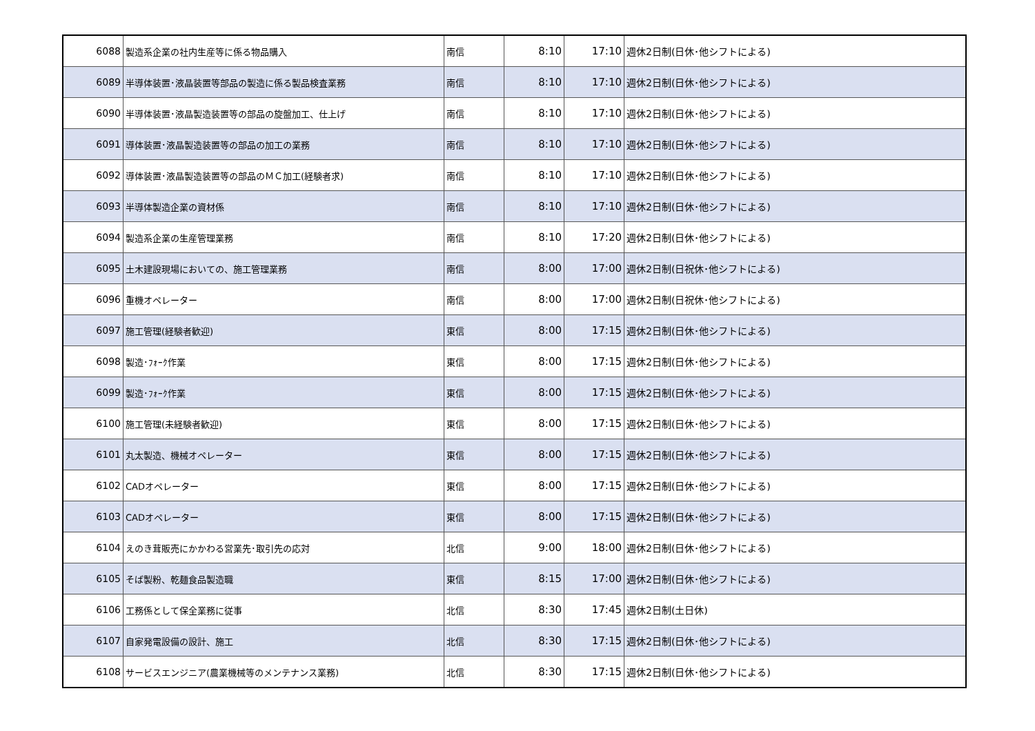| 6088 | 製造系企業の社内生産等に係る物品購入 | 南信 | 8:10 | 17:10 | 週休2日制(日休･他シフトによる) |
| 6089 | 半導体装置･液晶装置等部品の製造に係る製品検査業務 | 南信 | 8:10 | 17:10 | 週休2日制(日休･他シフトによる) |
| 6090 | 半導体装置･液晶製造装置等の部品の旋盤加工、仕上げ | 南信 | 8:10 | 17:10 | 週休2日制(日休･他シフトによる) |
| 6091 | 導体装置･液晶製造装置等の部品の加工の業務 | 南信 | 8:10 | 17:10 | 週休2日制(日休･他シフトによる) |
| 6092 | 導体装置･液晶製造装置等の部品のＭＣ加工(経験者求) | 南信 | 8:10 | 17:10 | 週休2日制(日休･他シフトによる) |
| 6093 | 半導体製造企業の資材係 | 南信 | 8:10 | 17:10 | 週休2日制(日休･他シフトによる) |
| 6094 | 製造系企業の生産管理業務 | 南信 | 8:10 | 17:20 | 週休2日制(日休･他シフトによる) |
| 6095 | 土木建設現場においての、施工管理業務 | 南信 | 8:00 | 17:00 | 週休2日制(日祝休･他シフトによる) |
| 6096 | 重機オペレーター | 南信 | 8:00 | 17:00 | 週休2日制(日祝休･他シフトによる) |
| 6097 | 施工管理(経験者歓迎) | 東信 | 8:00 | 17:15 | 週休2日制(日休･他シフトによる) |
| 6098 | 製造･ﾌｫｰｸ作業 | 東信 | 8:00 | 17:15 | 週休2日制(日休･他シフトによる) |
| 6099 | 製造･ﾌｫｰｸ作業 | 東信 | 8:00 | 17:15 | 週休2日制(日休･他シフトによる) |
| 6100 | 施工管理(未経験者歓迎) | 東信 | 8:00 | 17:15 | 週休2日制(日休･他シフトによる) |
| 6101 | 丸太製造、機械オペレーター | 東信 | 8:00 | 17:15 | 週休2日制(日休･他シフトによる) |
| 6102 | CADオペレーター | 東信 | 8:00 | 17:15 | 週休2日制(日休･他シフトによる) |
| 6103 | CADオペレーター | 東信 | 8:00 | 17:15 | 週休2日制(日休･他シフトによる) |
| 6104 | えのき茸販売にかかわる営業先･取引先の応対 | 北信 | 9:00 | 18:00 | 週休2日制(日休･他シフトによる) |
| 6105 | そば製粉、乾麺食品製造職 | 東信 | 8:15 | 17:00 | 週休2日制(日休･他シフトによる) |
| 6106 | 工務係として保全業務に従事 | 北信 | 8:30 | 17:45 | 週休2日制(土日休) |
| 6107 | 自家発電設備の設計、施工 | 北信 | 8:30 | 17:15 | 週休2日制(日休･他シフトによる) |
| 6108 | サービスエンジニア(農業機械等のメンテナンス業務) | 北信 | 8:30 | 17:15 | 週休2日制(日休･他シフトによる) |